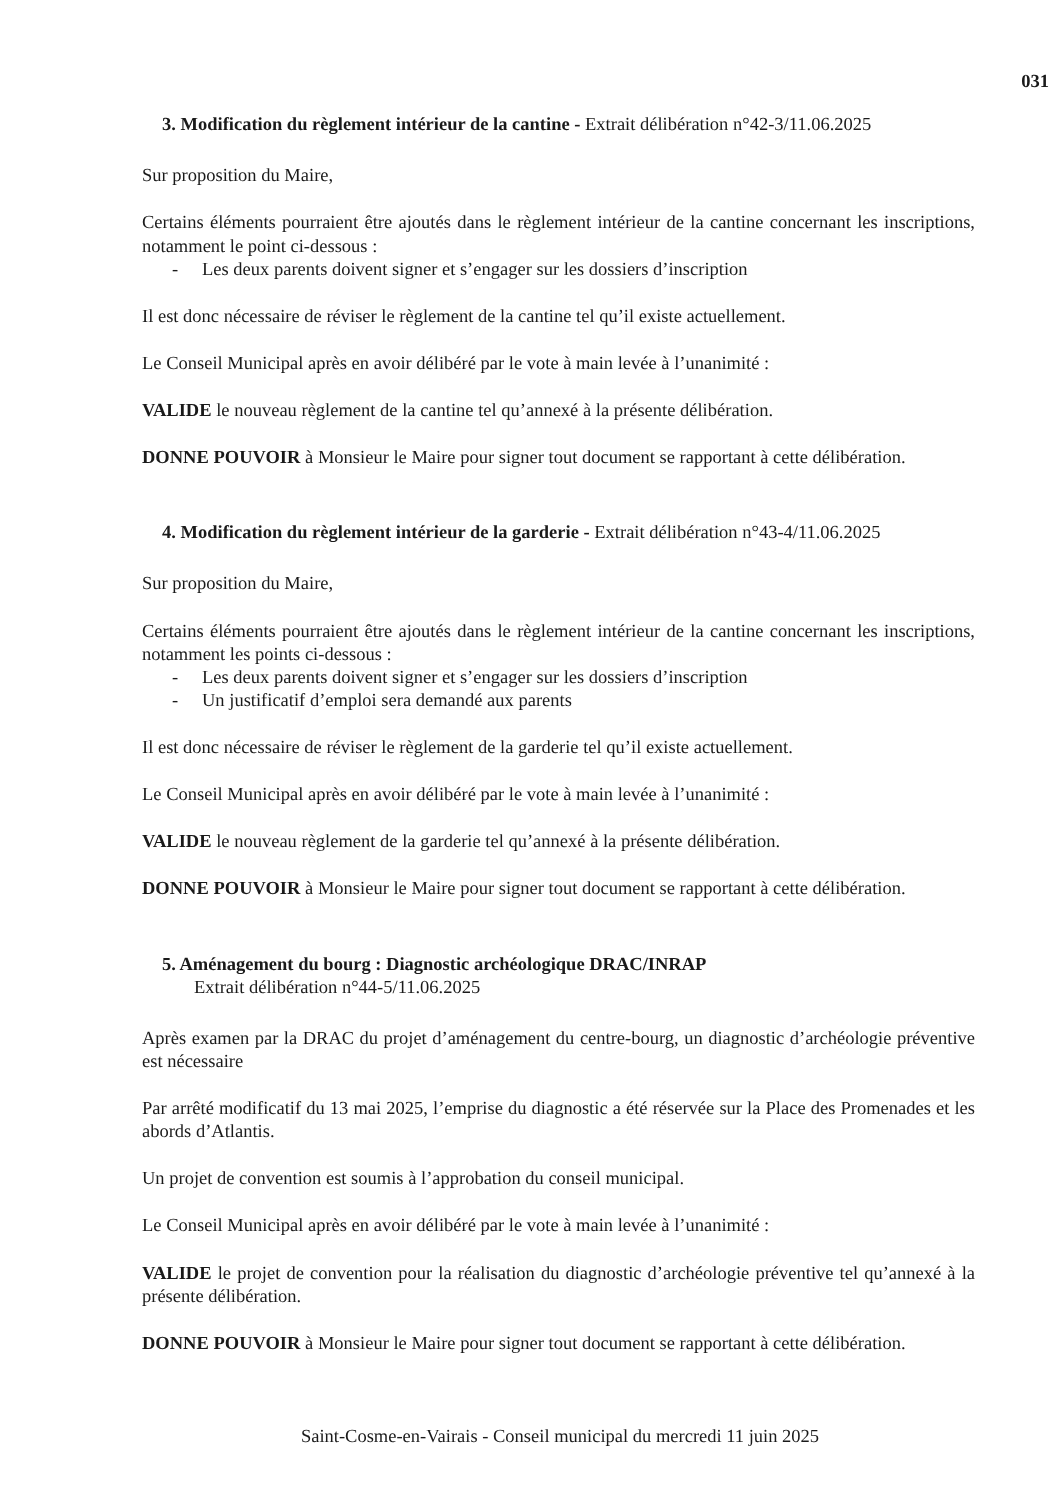031
3. Modification du règlement intérieur de la cantine - Extrait délibération n°42-3/11.06.2025
Sur proposition du Maire,
Certains éléments pourraient être ajoutés dans le règlement intérieur de la cantine concernant les inscriptions, notamment le point ci-dessous :
- Les deux parents doivent signer et s’engager sur les dossiers d’inscription
Il est donc nécessaire de réviser le règlement de la cantine tel qu’il existe actuellement.
Le Conseil Municipal après en avoir délibéré par le vote à main levée à l’unanimité :
VALIDE le nouveau règlement de la cantine tel qu’annexé à la présente délibération.
DONNE POUVOIR à Monsieur le Maire pour signer tout document se rapportant à cette délibération.
4. Modification du règlement intérieur de la garderie - Extrait délibération n°43-4/11.06.2025
Sur proposition du Maire,
Certains éléments pourraient être ajoutés dans le règlement intérieur de la cantine concernant les inscriptions, notamment les points ci-dessous :
- Les deux parents doivent signer et s’engager sur les dossiers d’inscription
- Un justificatif d’emploi sera demandé aux parents
Il est donc nécessaire de réviser le règlement de la garderie tel qu’il existe actuellement.
Le Conseil Municipal après en avoir délibéré par le vote à main levée à l’unanimité :
VALIDE le nouveau règlement de la garderie tel qu’annexé à la présente délibération.
DONNE POUVOIR à Monsieur le Maire pour signer tout document se rapportant à cette délibération.
5. Aménagement du bourg : Diagnostic archéologique DRAC/INRAP
Extrait délibération n°44-5/11.06.2025
Après examen par la DRAC du projet d’aménagement du centre-bourg, un diagnostic d’archéologie préventive est nécessaire
Par arrêté modificatif du 13 mai 2025, l’emprise du diagnostic a été réservée sur la Place des Promenades et les abords d’Atlantis.
Un projet de convention est soumis à l’approbation du conseil municipal.
Le Conseil Municipal après en avoir délibéré par le vote à main levée à l’unanimité :
VALIDE le projet de convention pour la réalisation du diagnostic d’archéologie préventive tel qu’annexé à la présente délibération.
DONNE POUVOIR à Monsieur le Maire pour signer tout document se rapportant à cette délibération.
Saint-Cosme-en-Vairais - Conseil municipal du mercredi 11 juin 2025